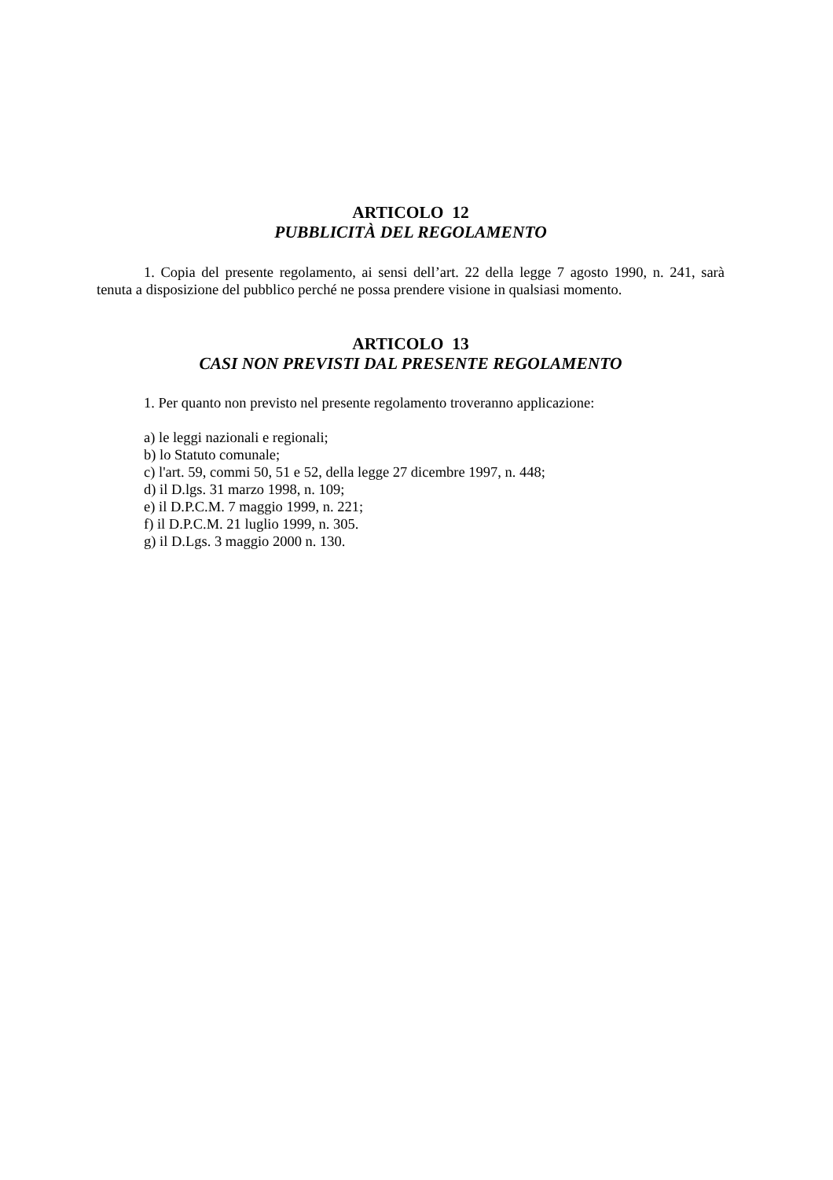ARTICOLO 12
PUBBLICITÀ DEL REGOLAMENTO
1. Copia del presente regolamento, ai sensi dell’art. 22 della legge 7 agosto 1990, n. 241, sarà tenuta a disposizione del pubblico perché ne possa prendere visione in qualsiasi momento.
ARTICOLO 13
CASI NON PREVISTI DAL PRESENTE REGOLAMENTO
1. Per quanto non previsto nel presente regolamento troveranno applicazione:
a) le leggi nazionali e regionali;
b) lo Statuto comunale;
c) l'art. 59, commi 50, 51 e 52, della legge 27 dicembre 1997, n. 448;
d) il D.lgs. 31 marzo 1998, n. 109;
e) il D.P.C.M. 7 maggio 1999, n. 221;
f) il D.P.C.M. 21 luglio 1999, n. 305.
g) il D.Lgs. 3 maggio 2000 n. 130.